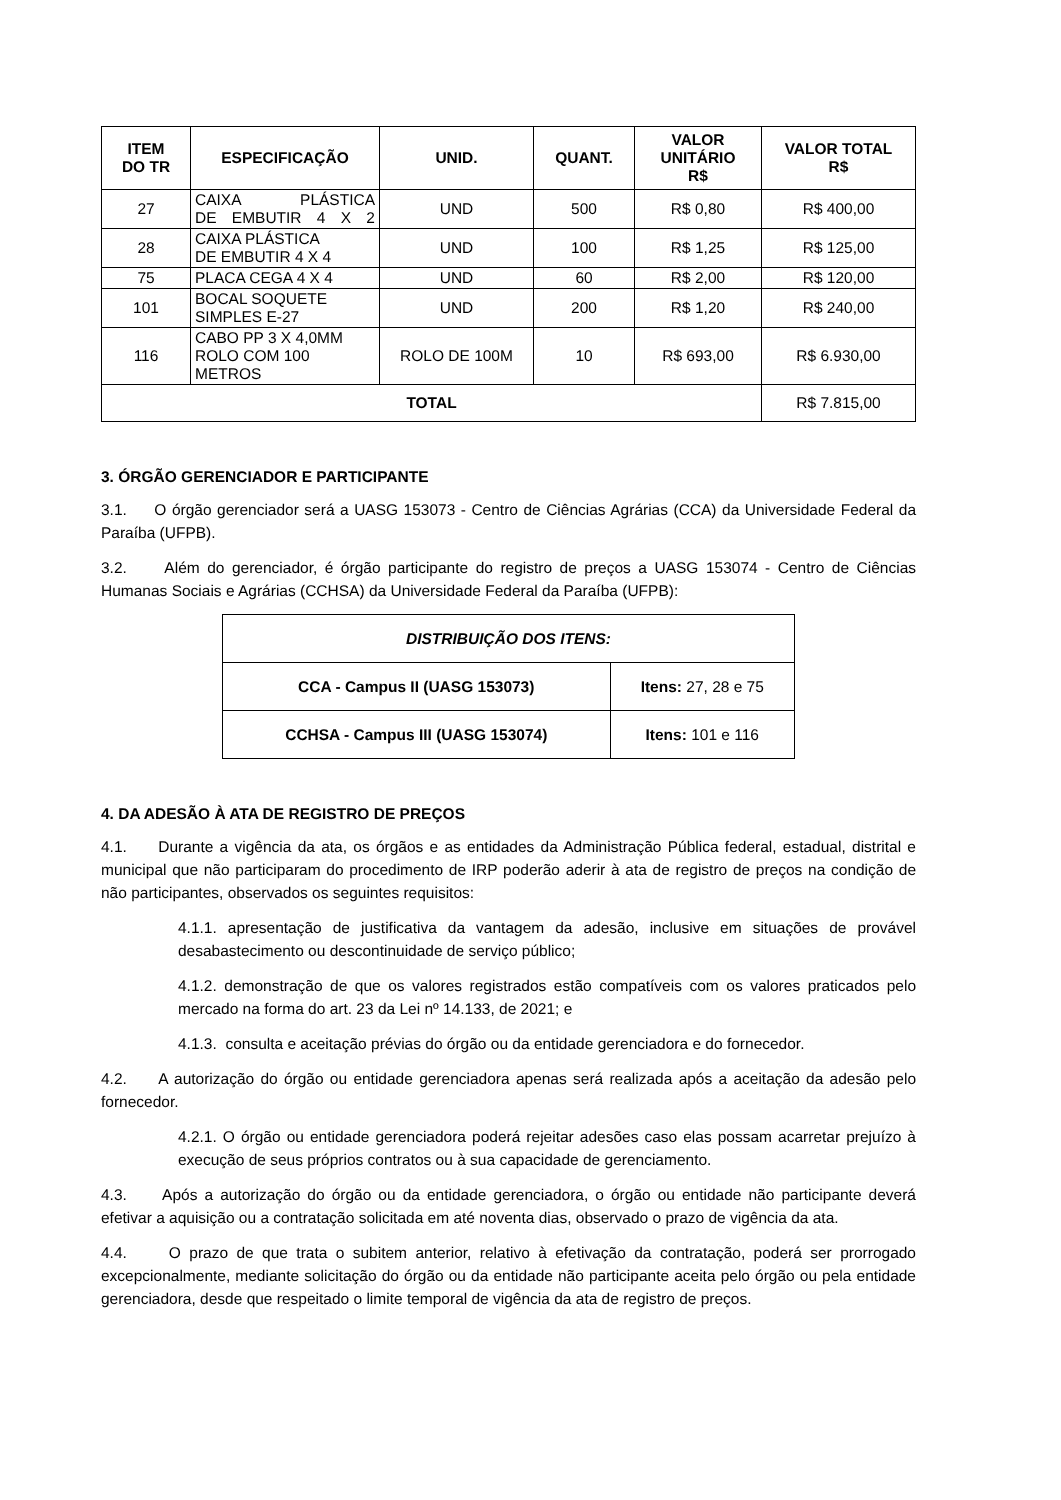| ITEM DO TR | ESPECIFICAÇÃO | UNID. | QUANT. | VALOR UNITÁRIO R$ | VALOR TOTAL R$ |
| --- | --- | --- | --- | --- | --- |
| 27 | CAIXA PLÁSTICA DE EMBUTIR 4 X 2 | UND | 500 | R$ 0,80 | R$ 400,00 |
| 28 | CAIXA PLÁSTICA DE EMBUTIR 4 X 4 | UND | 100 | R$ 1,25 | R$ 125,00 |
| 75 | PLACA CEGA 4 X 4 | UND | 60 | R$ 2,00 | R$ 120,00 |
| 101 | BOCAL SOQUETE SIMPLES E-27 | UND | 200 | R$ 1,20 | R$ 240,00 |
| 116 | CABO PP 3 X 4,0MM ROLO COM 100 METROS | ROLO DE 100M | 10 | R$ 693,00 | R$ 6.930,00 |
| TOTAL | | | | | R$ 7.815,00 |
3. ÓRGÃO GERENCIADOR E PARTICIPANTE
3.1. O órgão gerenciador será a UASG 153073 - Centro de Ciências Agrárias (CCA) da Universidade Federal da Paraíba (UFPB).
3.2. Além do gerenciador, é órgão participante do registro de preços a UASG 153074 - Centro de Ciências Humanas Sociais e Agrárias (CCHSA) da Universidade Federal da Paraíba (UFPB):
| DISTRIBUIÇÃO DOS ITENS: | |
| CCA - Campus II (UASG 153073) | Itens: 27, 28 e 75 |
| CCHSA - Campus III (UASG 153074) | Itens: 101 e 116 |
4. DA ADESÃO À ATA DE REGISTRO DE PREÇOS
4.1. Durante a vigência da ata, os órgãos e as entidades da Administração Pública federal, estadual, distrital e municipal que não participaram do procedimento de IRP poderão aderir à ata de registro de preços na condição de não participantes, observados os seguintes requisitos:
4.1.1. apresentação de justificativa da vantagem da adesão, inclusive em situações de provável desabastecimento ou descontinuidade de serviço público;
4.1.2. demonstração de que os valores registrados estão compatíveis com os valores praticados pelo mercado na forma do art. 23 da Lei nº 14.133, de 2021; e
4.1.3. consulta e aceitação prévias do órgão ou da entidade gerenciadora e do fornecedor.
4.2. A autorização do órgão ou entidade gerenciadora apenas será realizada após a aceitação da adesão pelo fornecedor.
4.2.1. O órgão ou entidade gerenciadora poderá rejeitar adesões caso elas possam acarretar prejuízo à execução de seus próprios contratos ou à sua capacidade de gerenciamento.
4.3. Após a autorização do órgão ou da entidade gerenciadora, o órgão ou entidade não participante deverá efetivar a aquisição ou a contratação solicitada em até noventa dias, observado o prazo de vigência da ata.
4.4. O prazo de que trata o subitem anterior, relativo à efetivação da contratação, poderá ser prorrogado excepcionalmente, mediante solicitação do órgão ou da entidade não participante aceita pelo órgão ou pela entidade gerenciadora, desde que respeitado o limite temporal de vigência da ata de registro de preços.